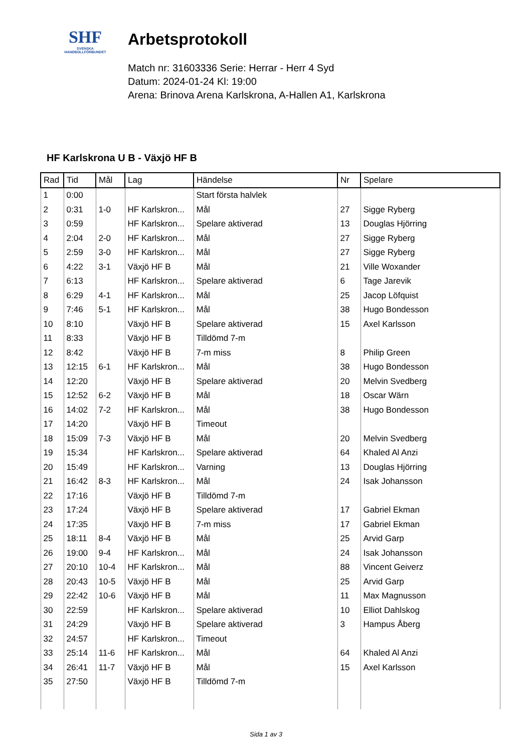SHF
SVENSKA
HANDBOLLFÖRBUNDET
Arbetsprotokoll
Match nr: 31603336 Serie: Herrar - Herr 4 Syd
Datum: 2024-01-24 Kl: 19:00
Arena: Brinova Arena Karlskrona, A-Hallen A1, Karlskrona
HF Karlskrona U B - Växjö HF B
| Rad | Tid | Mål | Lag | Händelse | Nr | Spelare |
| --- | --- | --- | --- | --- | --- | --- |
| 1 | 0:00 | | | Start första halvlek | | |
| 2 | 0:31 | 1-0 | HF Karlskron... | Mål | 27 | Sigge Ryberg |
| 3 | 0:59 | | HF Karlskron... | Spelare aktiverad | 13 | Douglas Hjörring |
| 4 | 2:04 | 2-0 | HF Karlskron... | Mål | 27 | Sigge Ryberg |
| 5 | 2:59 | 3-0 | HF Karlskron... | Mål | 27 | Sigge Ryberg |
| 6 | 4:22 | 3-1 | Växjö HF B | Mål | 21 | Ville Woxander |
| 7 | 6:13 | | HF Karlskron... | Spelare aktiverad | 6 | Tage Jarevik |
| 8 | 6:29 | 4-1 | HF Karlskron... | Mål | 25 | Jacop Löfquist |
| 9 | 7:46 | 5-1 | HF Karlskron... | Mål | 38 | Hugo Bondesson |
| 10 | 8:10 | | Växjö HF B | Spelare aktiverad | 15 | Axel Karlsson |
| 11 | 8:33 | | Växjö HF B | Tilldömd 7-m | | |
| 12 | 8:42 | | Växjö HF B | 7-m miss | 8 | Philip Green |
| 13 | 12:15 | 6-1 | HF Karlskron... | Mål | 38 | Hugo Bondesson |
| 14 | 12:20 | | Växjö HF B | Spelare aktiverad | 20 | Melvin Svedberg |
| 15 | 12:52 | 6-2 | Växjö HF B | Mål | 18 | Oscar Wärn |
| 16 | 14:02 | 7-2 | HF Karlskron... | Mål | 38 | Hugo Bondesson |
| 17 | 14:20 | | Växjö HF B | Timeout | | |
| 18 | 15:09 | 7-3 | Växjö HF B | Mål | 20 | Melvin Svedberg |
| 19 | 15:34 | | HF Karlskron... | Spelare aktiverad | 64 | Khaled Al Anzi |
| 20 | 15:49 | | HF Karlskron... | Varning | 13 | Douglas Hjörring |
| 21 | 16:42 | 8-3 | HF Karlskron... | Mål | 24 | Isak Johansson |
| 22 | 17:16 | | Växjö HF B | Tilldömd 7-m | | |
| 23 | 17:24 | | Växjö HF B | Spelare aktiverad | 17 | Gabriel Ekman |
| 24 | 17:35 | | Växjö HF B | 7-m miss | 17 | Gabriel Ekman |
| 25 | 18:11 | 8-4 | Växjö HF B | Mål | 25 | Arvid Garp |
| 26 | 19:00 | 9-4 | HF Karlskron... | Mål | 24 | Isak Johansson |
| 27 | 20:10 | 10-4 | HF Karlskron... | Mål | 88 | Vincent Geiverz |
| 28 | 20:43 | 10-5 | Växjö HF B | Mål | 25 | Arvid Garp |
| 29 | 22:42 | 10-6 | Växjö HF B | Mål | 11 | Max Magnusson |
| 30 | 22:59 | | HF Karlskron... | Spelare aktiverad | 10 | Elliot Dahlskog |
| 31 | 24:29 | | Växjö HF B | Spelare aktiverad | 3 | Hampus Åberg |
| 32 | 24:57 | | HF Karlskron... | Timeout | | |
| 33 | 25:14 | 11-6 | HF Karlskron... | Mål | 64 | Khaled Al Anzi |
| 34 | 26:41 | 11-7 | Växjö HF B | Mål | 15 | Axel Karlsson |
| 35 | 27:50 | | Växjö HF B | Tilldömd 7-m | | |
Sida 1 av 3